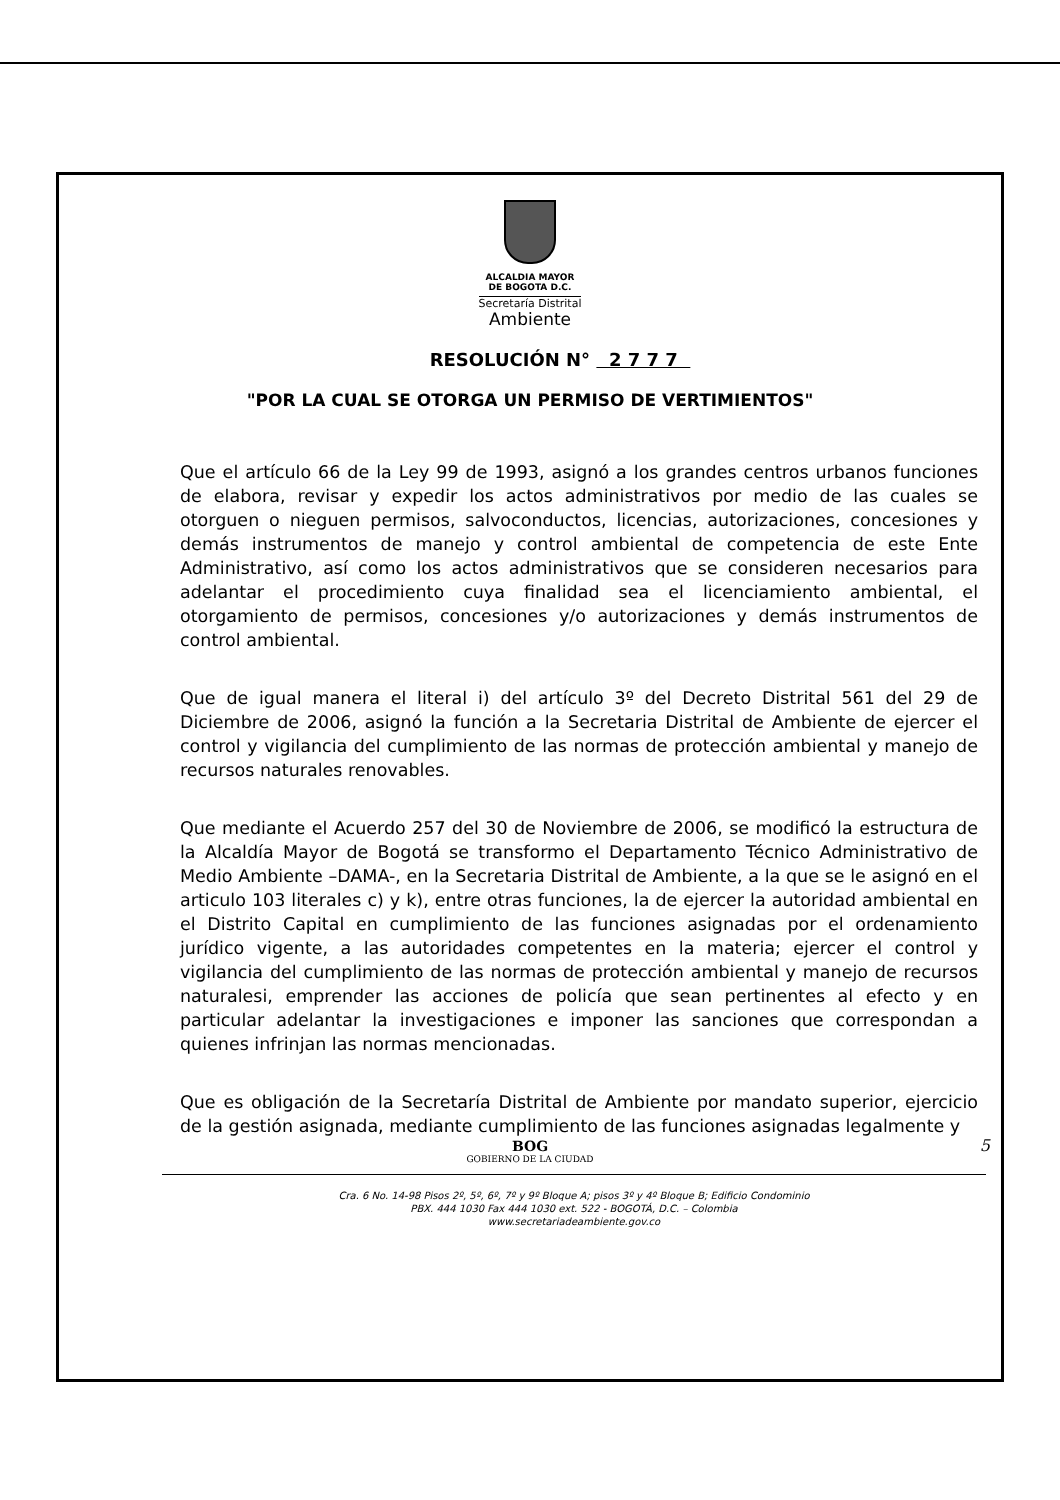ALCALDIA MAYOR
DE BOGOTA D.C.
Secretaría Distrital
Ambiente
RESOLUCIÓN N° 2 7 7 7
"POR LA CUAL SE OTORGA UN PERMISO DE VERTIMIENTOS"
Que el artículo 66 de la Ley 99 de 1993, asignó a los grandes centros urbanos funciones de elabora, revisar y expedir los actos administrativos por medio de las cuales se otorguen o nieguen permisos, salvoconductos, licencias, autorizaciones, concesiones y demás instrumentos de manejo y control ambiental de competencia de este Ente Administrativo, así como los actos administrativos que se consideren necesarios para adelantar el procedimiento cuya finalidad sea el licenciamiento ambiental, el otorgamiento de permisos, concesiones y/o autorizaciones y demás instrumentos de control ambiental.
Que de igual manera el literal i) del artículo 3º del Decreto Distrital 561 del 29 de Diciembre de 2006, asignó la función a la Secretaria Distrital de Ambiente de ejercer el control y vigilancia del cumplimiento de las normas de protección ambiental y manejo de recursos naturales renovables.
Que mediante el Acuerdo 257 del 30 de Noviembre de 2006, se modificó la estructura de la Alcaldía Mayor de Bogotá se transformo el Departamento Técnico Administrativo de Medio Ambiente –DAMA-, en la Secretaria Distrital de Ambiente, a la que se le asignó en el articulo 103 literales c) y k), entre otras funciones, la de ejercer la autoridad ambiental en el Distrito Capital en cumplimiento de las funciones asignadas por el ordenamiento jurídico vigente, a las autoridades competentes en la materia; ejercer el control y vigilancia del cumplimiento de las normas de protección ambiental y manejo de recursos naturalesi, emprender las acciones de policía que sean pertinentes al efecto y en particular adelantar la investigaciones e imponer las sanciones que correspondan a quienes infrinjan las normas mencionadas.
Que es obligación de la Secretaría Distrital de Ambiente por mandato superior, ejercicio de la gestión asignada, mediante cumplimiento de las funciones asignadas legalmente y
BOG
GOBIERNO DE LA CIUDAD
Cra. 6 No. 14-98 Pisos 2º, 5º, 6º, 7º y 9º Bloque A; pisos 3º y 4º Bloque B; Edificio Condominio
PBX. 444 1030 Fax 444 1030 ext. 522 - BOGOTÁ, D.C. – Colombia
www.secretariadeambiente.gov.co
5